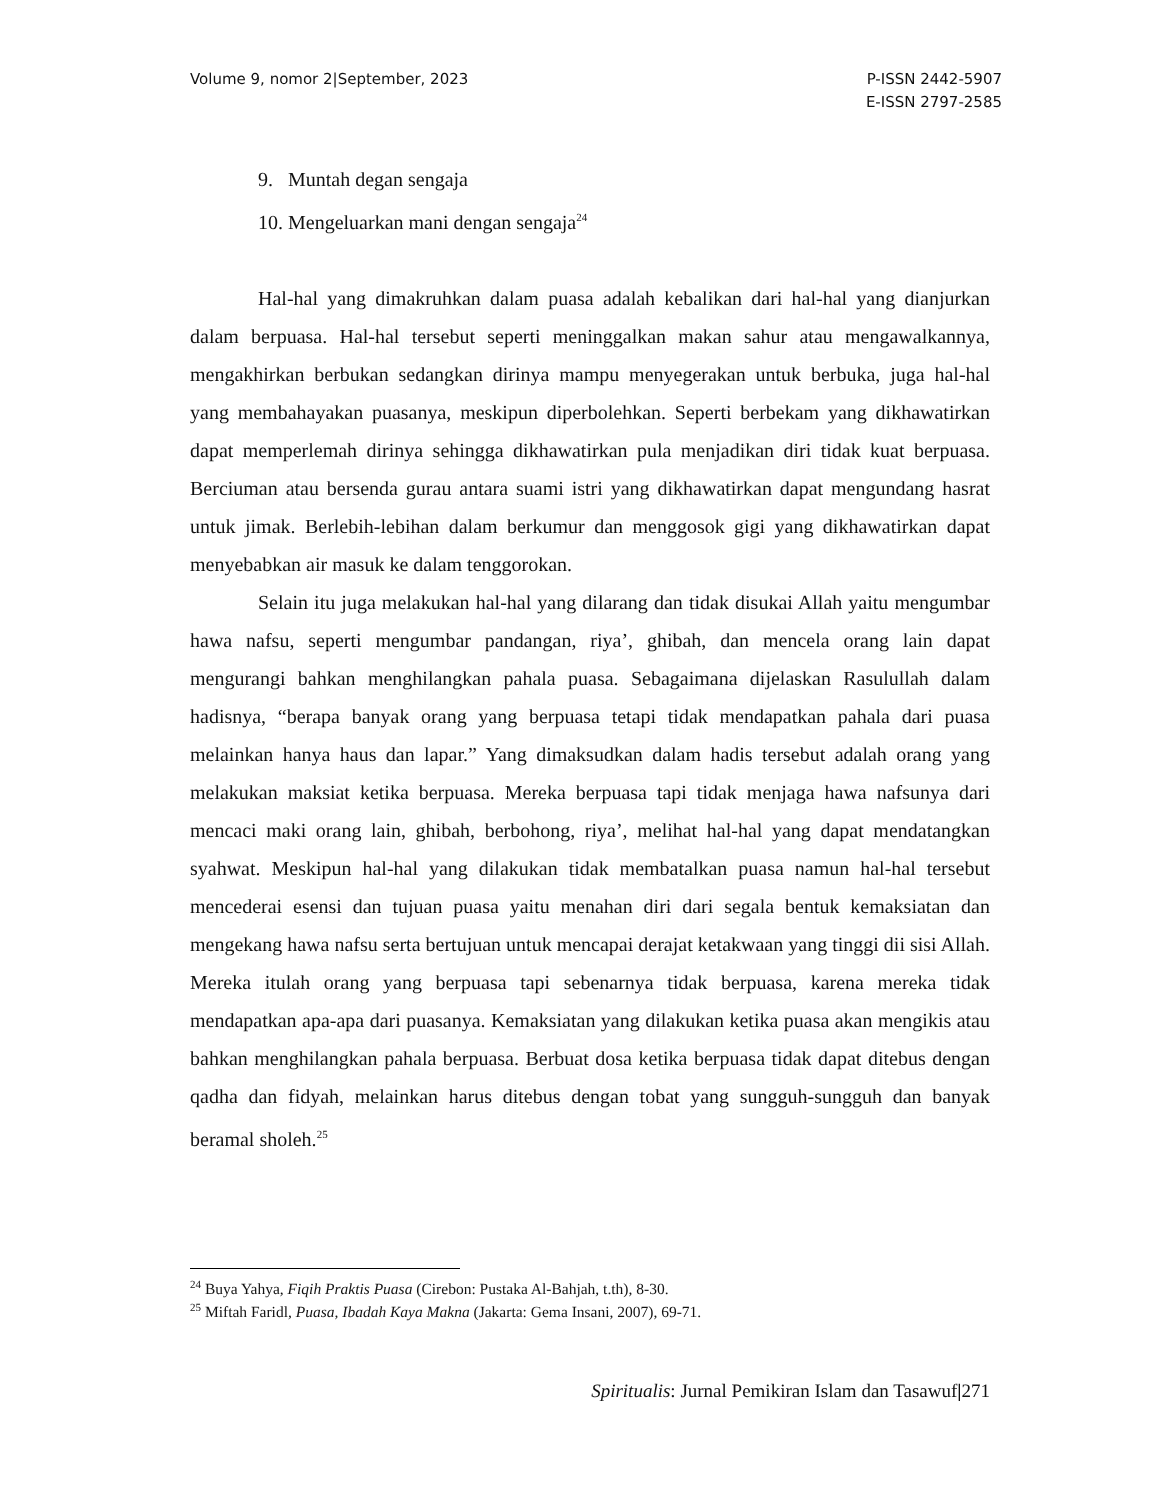Volume 9, nomor 2|September, 2023
P-ISSN 2442-5907
E-ISSN 2797-2585
9. Muntah degan sengaja
10. Mengeluarkan mani dengan sengaja<sup>24</sup>
Hal-hal yang dimakruhkan dalam puasa adalah kebalikan dari hal-hal yang dianjurkan dalam berpuasa. Hal-hal tersebut seperti meninggalkan makan sahur atau mengawalkannya, mengakhirkan berbukan sedangkan dirinya mampu menyegerakan untuk berbuka, juga hal-hal yang membahayakan puasanya, meskipun diperbolehkan. Seperti berbekam yang dikhawatirkan dapat memperlemah dirinya sehingga dikhawatirkan pula menjadikan diri tidak kuat berpuasa. Berciuman atau bersenda gurau antara suami istri yang dikhawatirkan dapat mengundang hasrat untuk jimak. Berlebih-lebihan dalam berkumur dan menggosok gigi yang dikhawatirkan dapat menyebabkan air masuk ke dalam tenggorokan.
Selain itu juga melakukan hal-hal yang dilarang dan tidak disukai Allah yaitu mengumbar hawa nafsu, seperti mengumbar pandangan, riya’, ghibah, dan mencela orang lain dapat mengurangi bahkan menghilangkan pahala puasa. Sebagaimana dijelaskan Rasulullah dalam hadisnya, “berapa banyak orang yang berpuasa tetapi tidak mendapatkan pahala dari puasa melainkan hanya haus dan lapar.” Yang dimaksudkan dalam hadis tersebut adalah orang yang melakukan maksiat ketika berpuasa. Mereka berpuasa tapi tidak menjaga hawa nafsunya dari mencaci maki orang lain, ghibah, berbohong, riya’, melihat hal-hal yang dapat mendatangkan syahwat. Meskipun hal-hal yang dilakukan tidak membatalkan puasa namun hal-hal tersebut mencederai esensi dan tujuan puasa yaitu menahan diri dari segala bentuk kemaksiatan dan mengekang hawa nafsu serta bertujuan untuk mencapai derajat ketakwaan yang tinggi dii sisi Allah. Mereka itulah orang yang berpuasa tapi sebenarnya tidak berpuasa, karena mereka tidak mendapatkan apa-apa dari puasanya. Kemaksiatan yang dilakukan ketika puasa akan mengikis atau bahkan menghilangkan pahala berpuasa. Berbuat dosa ketika berpuasa tidak dapat ditebus dengan qadha dan fidyah, melainkan harus ditebus dengan tobat yang sungguh-sungguh dan banyak beramal sholeh.<sup>25</sup>
<sup>24</sup> Buya Yahya, Fiqih Praktis Puasa (Cirebon: Pustaka Al-Bahjah, t.th), 8-30.
<sup>25</sup> Miftah Faridl, Puasa, Ibadah Kaya Makna (Jakarta: Gema Insani, 2007), 69-71.
Spiritualis: Jurnal Pemikiran Islam dan Tasawuf|271